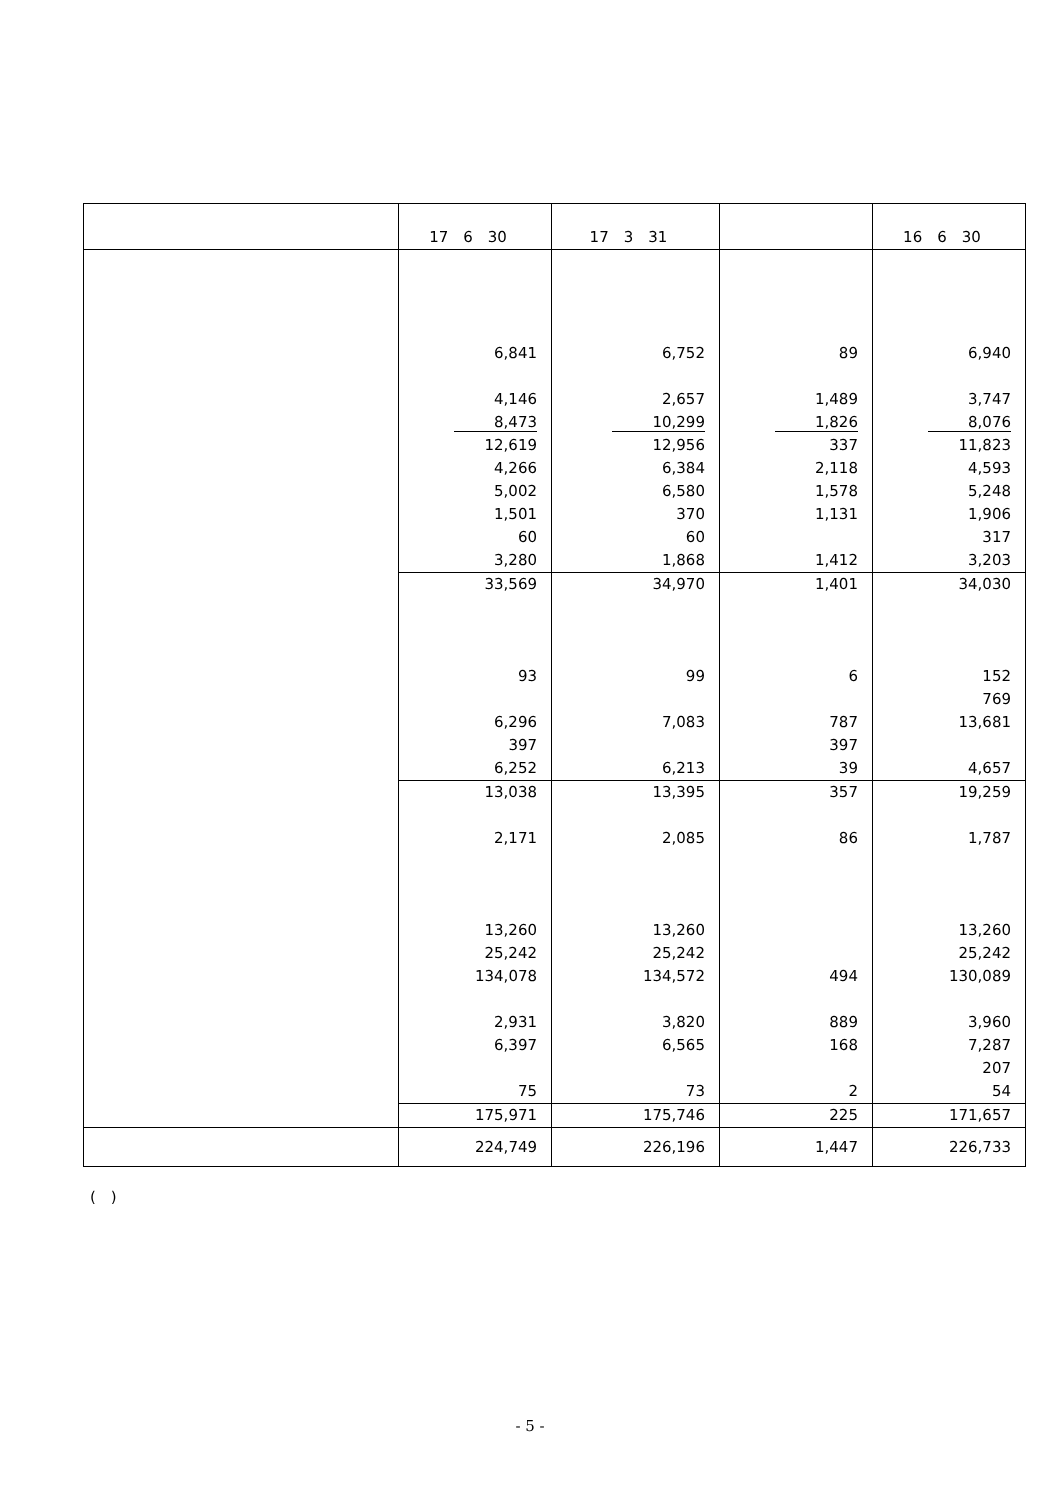| | 17 6 30 | 17 3 31 | | 16 6 30 |
| --- | --- | --- | --- | --- |
| | 6,841 | 6,752 | 89 | 6,940 |
| | 4,146 | 2,657 | 1,489 | 3,747 |
| | 8,473 | 10,299 | 1,826 | 8,076 |
| | 12,619 | 12,956 | 337 | 11,823 |
| | 4,266 | 6,384 | 2,118 | 4,593 |
| | 5,002 | 6,580 | 1,578 | 5,248 |
| | 1,501 | 370 | 1,131 | 1,906 |
| | 60 | 60 | | 317 |
| | 3,280 | 1,868 | 1,412 | 3,203 |
| | 33,569 | 34,970 | 1,401 | 34,030 |
| | 93 | 99 | 6 | 152 |
| | | | | 769 |
| | 6,296 | 7,083 | 787 | 13,681 |
| | 397 | | 397 | |
| | 6,252 | 6,213 | 39 | 4,657 |
| | 13,038 | 13,395 | 357 | 19,259 |
| | 2,171 | 2,085 | 86 | 1,787 |
| | 13,260 | 13,260 | | 13,260 |
| | 25,242 | 25,242 | | 25,242 |
| | 134,078 | 134,572 | 494 | 130,089 |
| | 2,931 | 3,820 | 889 | 3,960 |
| | 6,397 | 6,565 | 168 | 7,287 |
| | | | | 207 |
| | 75 | 73 | 2 | 54 |
| | 175,971 | 175,746 | 225 | 171,657 |
| | 224,749 | 226,196 | 1,447 | 226,733 |
(　)
- 5 -